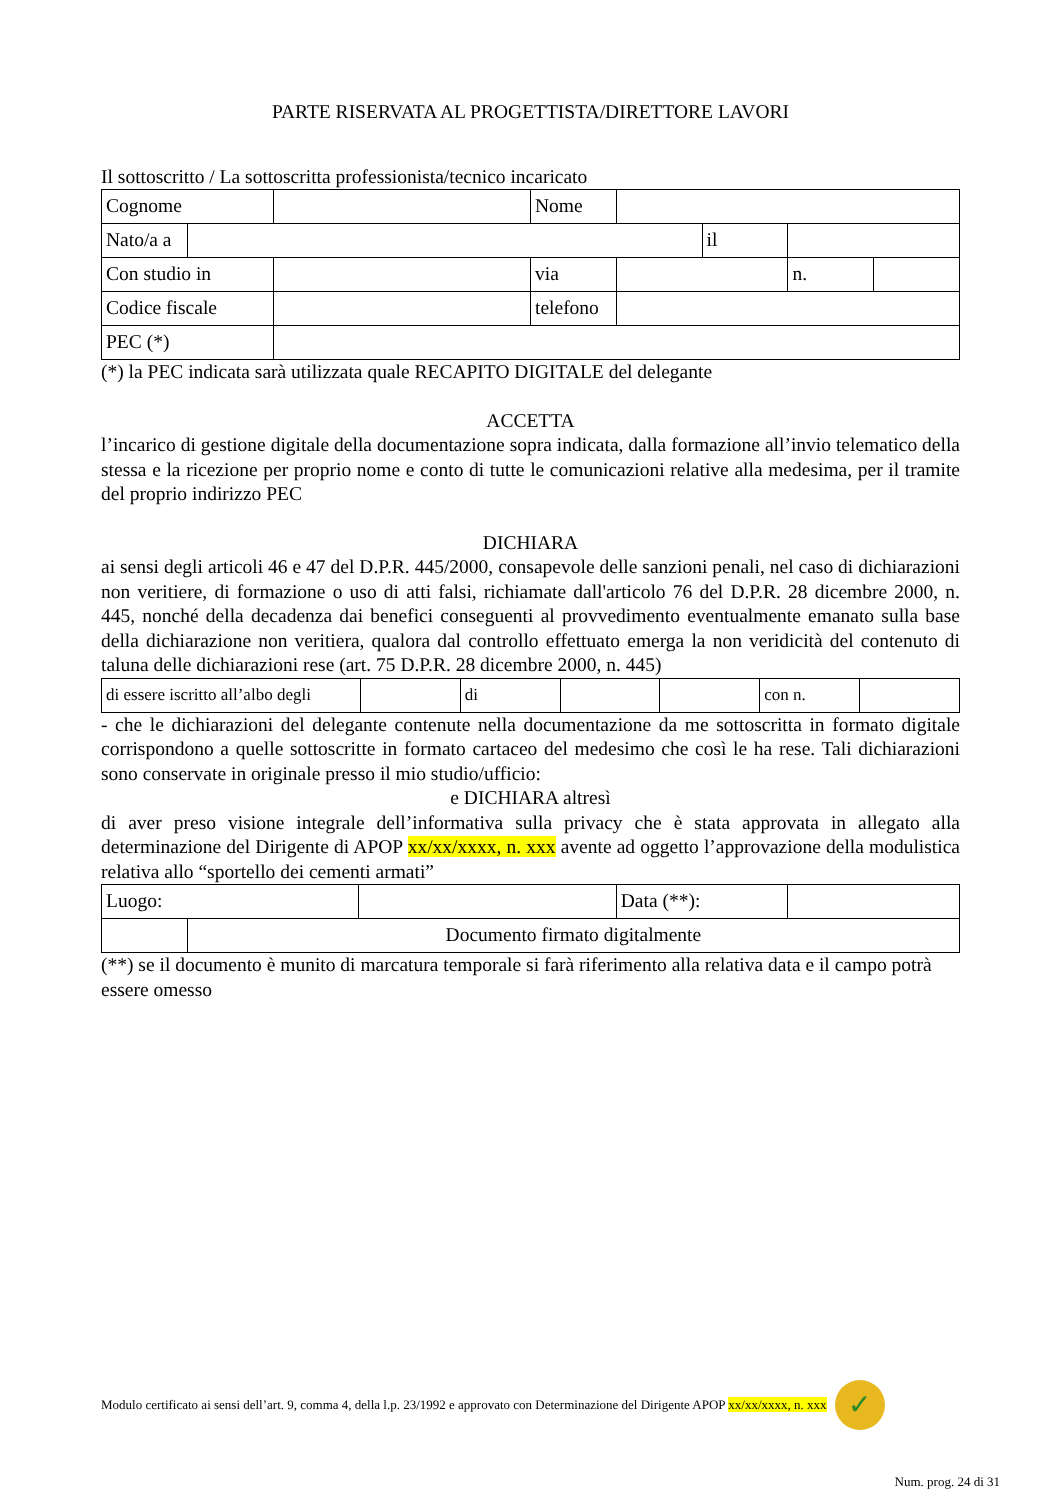PARTE RISERVATA AL PROGETTISTA/DIRETTORE LAVORI
Il sottoscritto / La sottoscritta professionista/tecnico incaricato
| Cognome | | | Nome | | | | |
| Nato/a a | | | | | il | | |
| Con studio in | | | via | | | n. | |
| Codice fiscale | | | telefono | | | | |
| PEC (*) | | | | | | | |
(*) la PEC indicata sarà utilizzata quale RECAPITO DIGITALE del delegante
ACCETTA
l’incarico di gestione digitale della documentazione sopra indicata, dalla formazione all’invio telematico della stessa e la ricezione per proprio nome e conto di tutte le comunicazioni relative alla medesima, per il tramite del proprio indirizzo PEC
DICHIARA
ai sensi degli articoli 46 e 47 del D.P.R. 445/2000, consapevole delle sanzioni penali, nel caso di dichiarazioni non veritiere, di formazione o uso di atti falsi, richiamate dall'articolo 76 del D.P.R. 28 dicembre 2000, n. 445, nonché della decadenza dai benefici conseguenti al provvedimento eventualmente emanato sulla base della dichiarazione non veritiera, qualora dal controllo effettuato emerga la non veridicità del contenuto di taluna delle dichiarazioni rese (art. 75 D.P.R. 28 dicembre 2000, n. 445)
| di essere iscritto all’albo degli | | di | | | con n. | |
- che le dichiarazioni del delegante contenute nella documentazione da me sottoscritta in formato digitale corrispondono a quelle sottoscritte in formato cartaceo del medesimo che così le ha rese. Tali dichiarazioni sono conservate in originale presso il mio studio/ufficio:
e DICHIARA altresì
di aver preso visione integrale dell’informativa sulla privacy che è stata approvata in allegato alla determinazione del Dirigente di APOP xx/xx/xxxx, n. xxx avente ad oggetto l’approvazione della modulistica relativa allo “sportello dei cementi armati”
| Luogo: | | | Data (**): | |
| | Documento firmato digitalmente | | | |
(**) se il documento è munito di marcatura temporale si farà riferimento alla relativa data e il campo potrà essere omesso
Modulo certificato ai sensi dell’art. 9, comma 4, della l.p. 23/1992 e approvato con Determinazione del Dirigente APOP xx/xx/xxxx, n. xxx
✓
Num. prog. 24 di 31